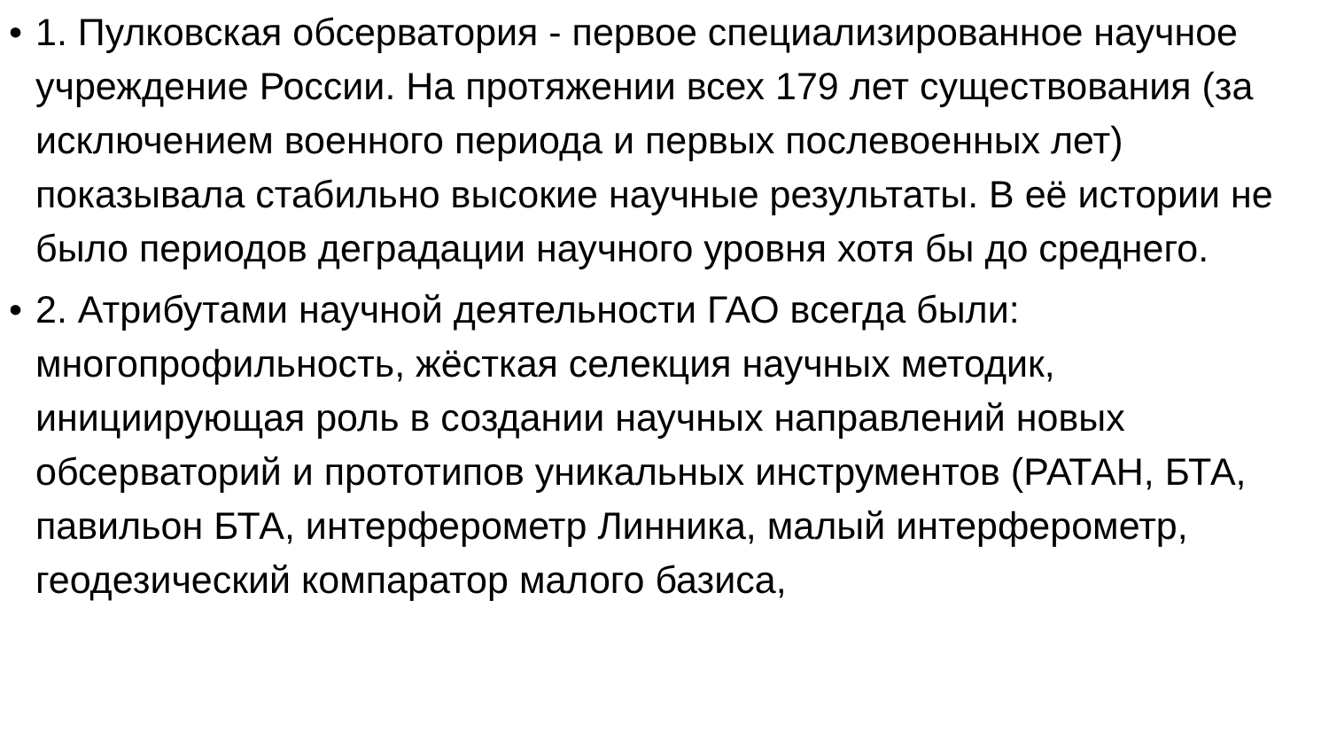• 1. Пулковская обсерватория - первое специализированное научное учреждение России. На протяжении всех 179 лет существования (за исключением военного периода и первых послевоенных лет) показывала стабильно высокие научные результаты. В её истории не было периодов деградации научного уровня хотя бы до среднего.
• 2. Атрибутами научной деятельности ГАО всегда были: многопрофильность, жёсткая селекция научных методик, инициирующая роль в создании научных направлений новых обсерваторий и прототипов уникальных инструментов (РАТАН, БТА, павильон БТА, интерферометр Линника, малый интерферометр, геодезический компаратор малого базиса,